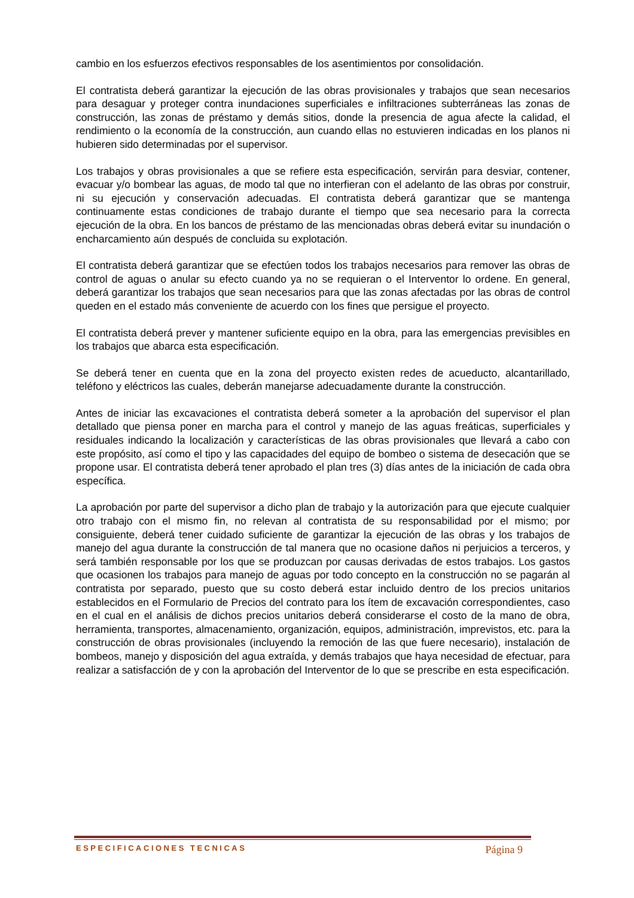cambio en los esfuerzos efectivos responsables de los asentimientos por consolidación.
El contratista deberá garantizar la ejecución de las obras provisionales y trabajos que sean necesarios para desaguar y proteger contra inundaciones superficiales e infiltraciones subterráneas las zonas de construcción, las zonas de préstamo y demás sitios, donde la presencia de agua afecte la calidad, el rendimiento o la economía de la construcción, aun cuando ellas no estuvieren indicadas en los planos ni hubieren sido determinadas por el supervisor.
Los trabajos y obras provisionales a que se refiere esta especificación, servirán para desviar, contener, evacuar y/o bombear las aguas, de modo tal que no interfieran con el adelanto de las obras por construir, ni su ejecución y conservación adecuadas. El contratista deberá garantizar que se mantenga continuamente estas condiciones de trabajo durante el tiempo que sea necesario para la correcta ejecución de la obra. En los bancos de préstamo de las mencionadas obras deberá evitar su inundación o encharcamiento aún después de concluida su explotación.
El contratista deberá garantizar que se efectúen todos los trabajos necesarios para remover las obras de control de aguas o anular su efecto cuando ya no se requieran o el Interventor lo ordene. En general, deberá garantizar los trabajos que sean necesarios para que las zonas afectadas por las obras de control queden en el estado más conveniente de acuerdo con los fines que persigue el proyecto.
El contratista deberá prever y mantener suficiente equipo en la obra, para las emergencias previsibles en los trabajos que abarca esta especificación.
Se deberá tener en cuenta que en la zona del proyecto existen redes de acueducto, alcantarillado, teléfono y eléctricos las cuales, deberán manejarse adecuadamente durante la construcción.
Antes de iniciar las excavaciones el contratista deberá someter a la aprobación del supervisor el plan detallado que piensa poner en marcha para el control y manejo de las aguas freáticas, superficiales y residuales indicando la localización y características de las obras provisionales que llevará a cabo con este propósito, así como el tipo y las capacidades del equipo de bombeo o sistema de desecación que se propone usar. El contratista deberá tener aprobado el plan tres (3) días antes de la iniciación de cada obra específica.
La aprobación por parte del supervisor a dicho plan de trabajo y la autorización para que ejecute cualquier otro trabajo con el mismo fin, no relevan al contratista de su responsabilidad por el mismo; por consiguiente, deberá tener cuidado suficiente de garantizar la ejecución de las obras y los trabajos de manejo del agua durante la construcción de tal manera que no ocasione daños ni perjuicios a terceros, y será también responsable por los que se produzcan por causas derivadas de estos trabajos. Los gastos que ocasionen los trabajos para manejo de aguas por todo concepto en la construcción no se pagarán al contratista por separado, puesto que su costo deberá estar incluido dentro de los precios unitarios establecidos en el Formulario de Precios del contrato para los ítem de excavación correspondientes, caso en el cual en el análisis de dichos precios unitarios deberá considerarse el costo de la mano de obra, herramienta, transportes, almacenamiento, organización, equipos, administración, imprevistos, etc. para la construcción de obras provisionales (incluyendo la remoción de las que fuere necesario), instalación de bombeos, manejo y disposición del agua extraída, y demás trabajos que haya necesidad de efectuar, para realizar a satisfacción de y con la aprobación del Interventor de lo que se prescribe en esta especificación.
ESPECIFICACIONES TECNICAS Página 9